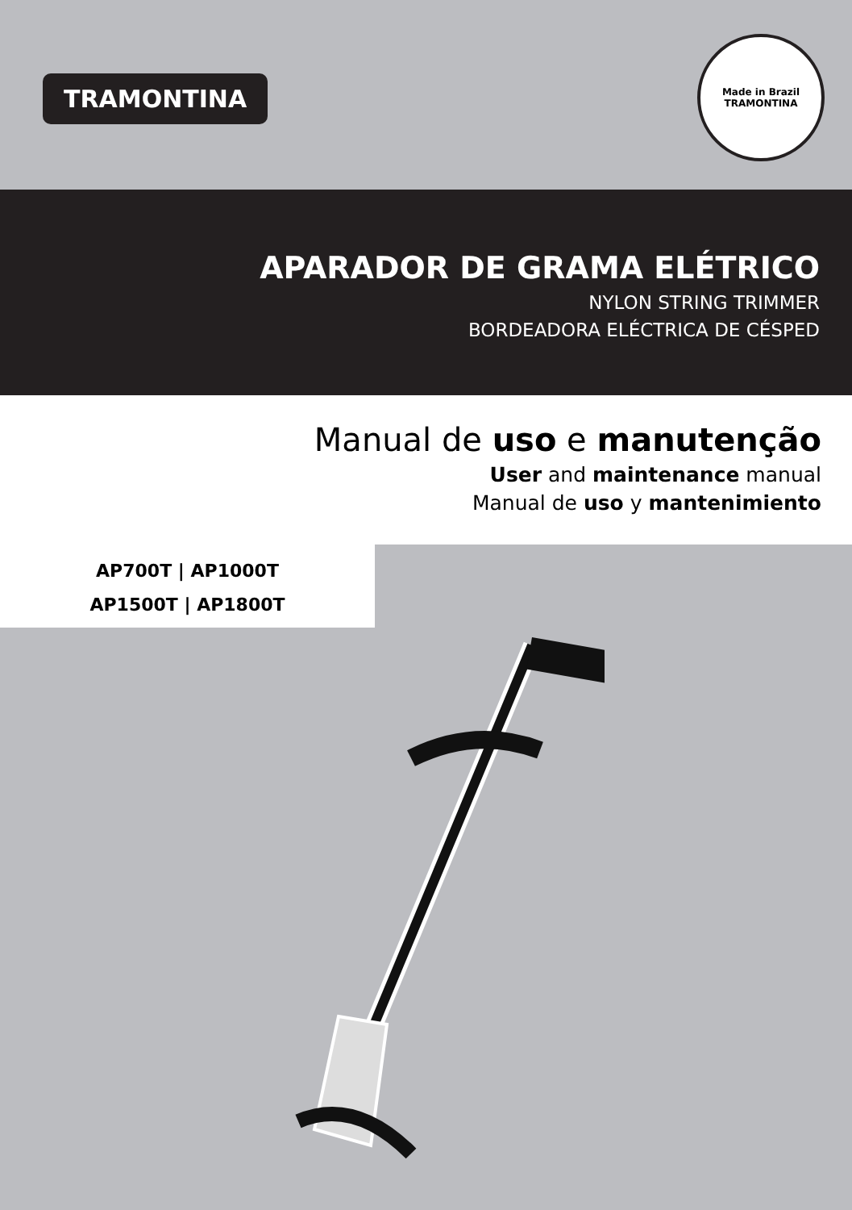TRAMONTINA
Made in Brazil
TRAMONTINA
APARADOR DE GRAMA ELÉTRICO
NYLON STRING TRIMMER
BORDEADORA ELÉCTRICA DE CÉSPED
Manual de uso e manutenção
User and maintenance manual
Manual de uso y mantenimiento
AP700T | AP1000T
AP1500T | AP1800T